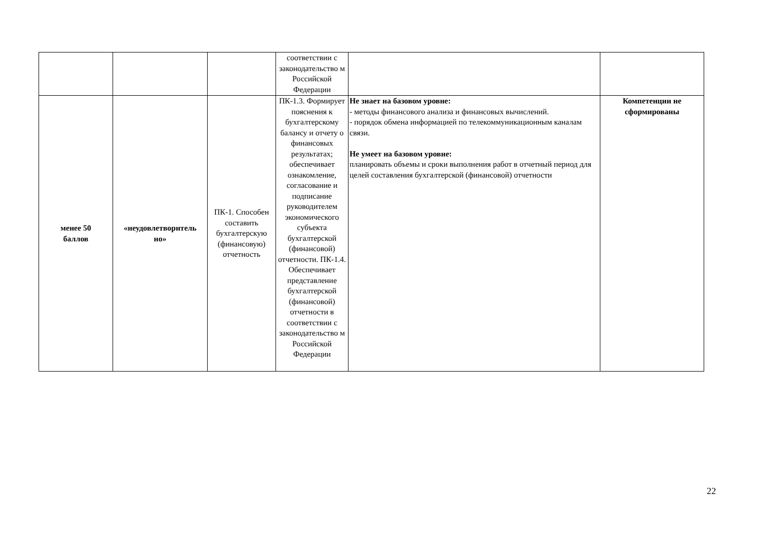| | | | соответствии с законодательство м Российской Федерации | | |
| менее 50 баллов | «неудовлетворитель но» | ПК-1. Способен составить бухгалтерскую (финансовую) отчетность | ПК-1.3. Формирует пояснения к бухгалтерскому балансу и отчету о финансовых результатах; обеспечивает ознакомление, согласование и подписание руководителем экономического субъекта бухгалтерской (финансовой) отчетности. ПК-1.4. Обеспечивает представление бухгалтерской (финансовой) отчетности в соответствии с законодательство м Российской Федерации | Не знает на базовом уровне: - методы финансового анализа и финансовых вычислений. - порядок обмена информацией по телекоммуникационным каналам связи. Не умеет на базовом уровне: планировать объемы и сроки выполнения работ в отчетный период для целей составления бухгалтерской (финансовой) отчетности | Компетенции не сформированы |
22